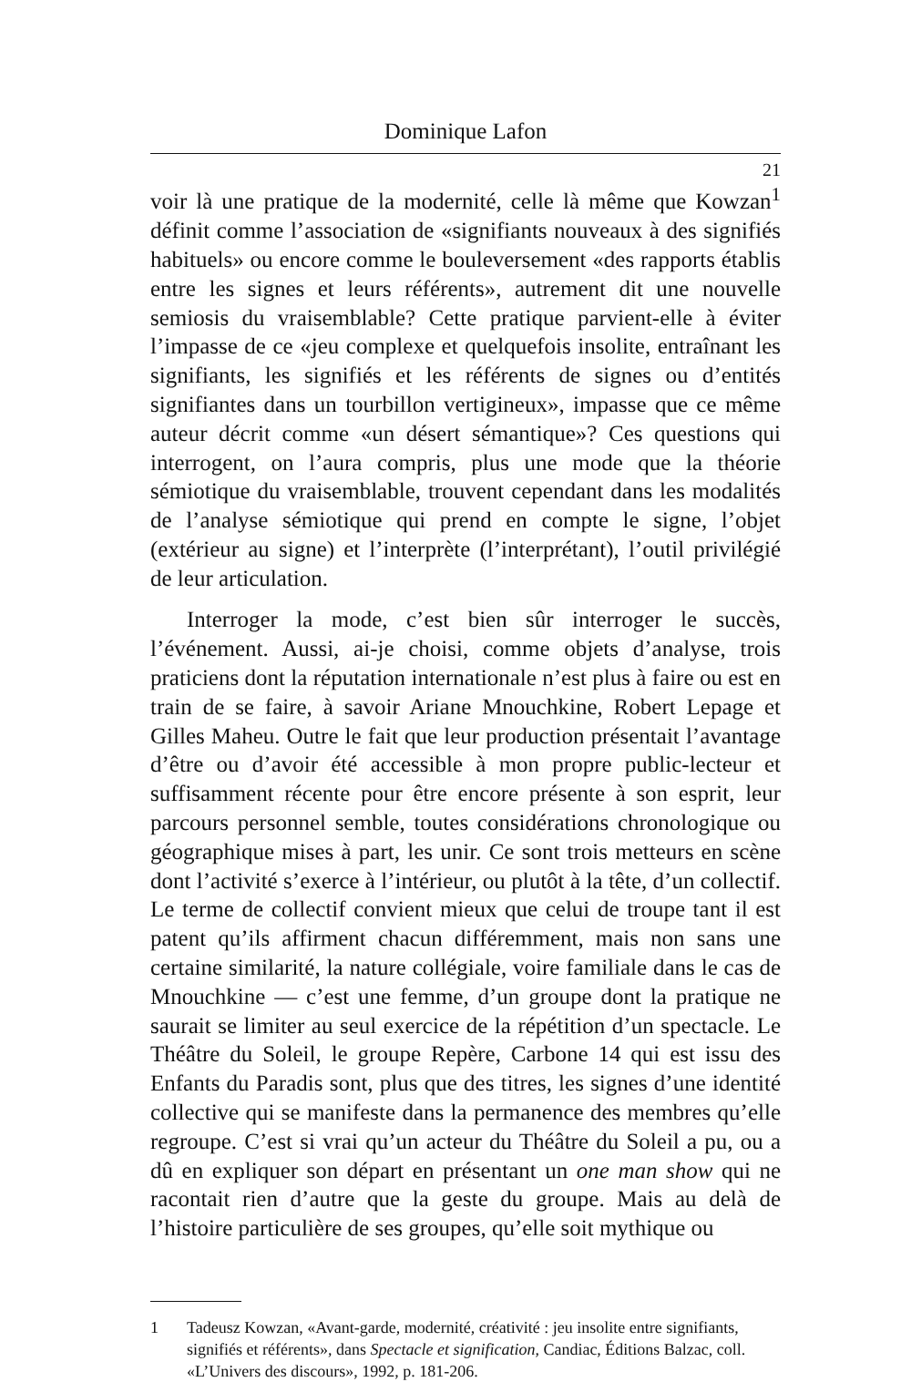Dominique Lafon
21
voir là une pratique de la modernité, celle là même que Kowzan<sup>1</sup> définit comme l’association de «signifiants nouveaux à des signifiés habituels» ou encore comme le bouleversement «des rapports établis entre les signes et leurs référents», autrement dit une nouvelle semiosis du vraisemblable? Cette pratique parvient-elle à éviter l’impasse de ce «jeu complexe et quelquefois insolite, entraînant les signifiants, les signifiés et les référents de signes ou d’entités signifiantes dans un tourbillon vertigineux», impasse que ce même auteur décrit comme «un désert sémantique»? Ces questions qui interrogent, on l’aura compris, plus une mode que la théorie sémiotique du vraisemblable, trouvent cependant dans les modalités de l’analyse sémiotique qui prend en compte le signe, l’objet (extérieur au signe) et l’interprète (l’interprétant), l’outil privilégié de leur articulation.
Interroger la mode, c’est bien sûr interroger le succès, l’événement. Aussi, ai-je choisi, comme objets d’analyse, trois praticiens dont la réputation internationale n’est plus à faire ou est en train de se faire, à savoir Ariane Mnouchkine, Robert Lepage et Gilles Maheu. Outre le fait que leur production présentait l’avantage d’être ou d’avoir été accessible à mon propre public-lecteur et suffisamment récente pour être encore présente à son esprit, leur parcours personnel semble, toutes considérations chronologique ou géographique mises à part, les unir. Ce sont trois metteurs en scène dont l’activité s’exerce à l’intérieur, ou plutôt à la tête, d’un collectif. Le terme de collectif convient mieux que celui de troupe tant il est patent qu’ils affirment chacun différemment, mais non sans une certaine similarité, la nature collégiale, voire familiale dans le cas de Mnouchkine — c’est une femme, d’un groupe dont la pratique ne saurait se limiter au seul exercice de la répétition d’un spectacle. Le Théâtre du Soleil, le groupe Repère, Carbone 14 qui est issu des Enfants du Paradis sont, plus que des titres, les signes d’une identité collective qui se manifeste dans la permanence des membres qu’elle regroupe. C’est si vrai qu’un acteur du Théâtre du Soleil a pu, ou a dû en expliquer son départ en présentant un one man show qui ne racontait rien d’autre que la geste du groupe. Mais au delà de l’histoire particulière de ses groupes, qu’elle soit mythique ou
1 Tadeusz Kowzan, «Avant-garde, modernité, créativité : jeu insolite entre signifiants, signifiés et référents», dans Spectacle et signification, Candiac, Éditions Balzac, coll. «L’Univers des discours», 1992, p. 181-206.